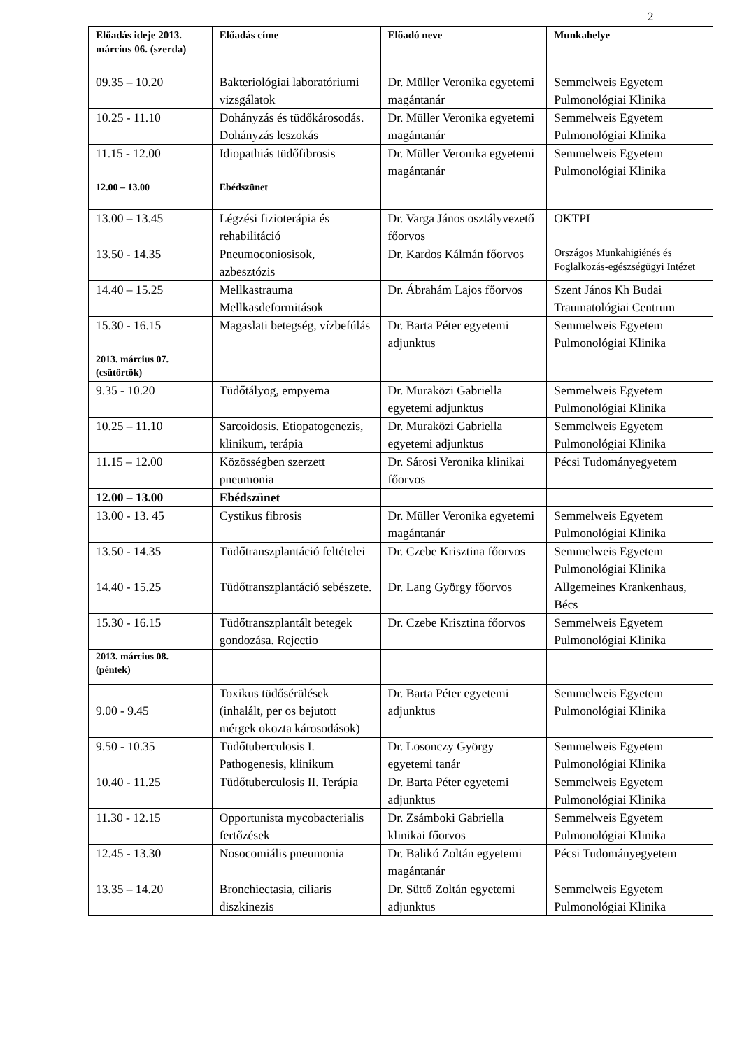2
| Előadás ideje 2013. március 06. (szerda) | Előadás címe | Előadó neve | Munkahelye |
| --- | --- | --- | --- |
| 09.35 – 10.20 | Bakteriológiai laboratóriumi vizsgálatok | Dr. Müller Veronika egyetemi magántanár | Semmelweis Egyetem Pulmonológiai Klinika |
| 10.25 - 11.10 | Dohányzás és tüdőkárosodás. Dohányzás leszokás | Dr. Müller Veronika egyetemi magántanár | Semmelweis Egyetem Pulmonológiai Klinika |
| 11.15 - 12.00 | Idiopathiás tüdőfibrosis | Dr. Müller Veronika egyetemi magántanár | Semmelweis Egyetem Pulmonológiai Klinika |
| 12.00 – 13.00 | Ebédszünet | | |
| 13.00 – 13.45 | Légzési fizioterápia és rehabilitáció | Dr. Varga János osztályvezető főorvos | OKTPI |
| 13.50 - 14.35 | Pneumoconiosisok, azbesztózis | Dr. Kardos Kálmán főorvos | Országos Munkahigiénés és Foglalkozás-egészségügyi Intézet |
| 14.40 – 15.25 | Mellkastrauma Mellkasdeformitások | Dr. Ábrahám Lajos főorvos | Szent János Kh Budai Traumatológiai Centrum |
| 15.30 - 16.15 | Magaslati betegség, vízbefúlás | Dr. Barta Péter egyetemi adjunktus | Semmelweis Egyetem Pulmonológiai Klinika |
| 2013. március 07. (csütörtök) | | | |
| 9.35 - 10.20 | Tüdőtályog, empyema | Dr. Muraközi Gabriella egyetemi adjunktus | Semmelweis Egyetem Pulmonológiai Klinika |
| 10.25 – 11.10 | Sarcoidosis. Etiopatogenezis, klinikum, terápia | Dr. Muraközi Gabriella egyetemi adjunktus | Semmelweis Egyetem Pulmonológiai Klinika |
| 11.15 – 12.00 | Közösségben szerzett pneumonia | Dr. Sárosi Veronika klinikai főorvos | Pécsi Tudományegyetem |
| 12.00 – 13.00 | Ebédszünet | | |
| 13.00 - 13. 45 | Cystikus fibrosis | Dr. Müller Veronika egyetemi magántanár | Semmelweis Egyetem Pulmonológiai Klinika |
| 13.50 - 14.35 | Tüdőtranszplantáció feltételei | Dr. Czebe Krisztina főorvos | Semmelweis Egyetem Pulmonológiai Klinika |
| 14.40 - 15.25 | Tüdőtranszplantáció sebészete. | Dr. Lang György főorvos | Allgemeines Krankenhaus, Bécs |
| 15.30 - 16.15 | Tüdőtranszplantált betegek gondozása. Rejectio | Dr. Czebe Krisztina főorvos | Semmelweis Egyetem Pulmonológiai Klinika |
| 2013. március 08. (péntek) | | | |
| 9.00 - 9.45 | Toxikus tüdősérülések (inhalált, per os bejutott mérgek okozta károsodások) | Dr. Barta Péter egyetemi adjunktus | Semmelweis Egyetem Pulmonológiai Klinika |
| 9.50 - 10.35 | Tüdőtuberculosis I. Pathogenesis, klinikum | Dr. Losonczy György egyetemi tanár | Semmelweis Egyetem Pulmonológiai Klinika |
| 10.40 - 11.25 | Tüdőtuberculosis II. Terápia | Dr. Barta Péter egyetemi adjunktus | Semmelweis Egyetem Pulmonológiai Klinika |
| 11.30 - 12.15 | Opportunista mycobacterialis fertőzések | Dr. Zsámboki Gabriella klinikai főorvos | Semmelweis Egyetem Pulmonológiai Klinika |
| 12.45 - 13.30 | Nosocomiális pneumonia | Dr. Balikó Zoltán egyetemi magántanár | Pécsi Tudományegyetem |
| 13.35 – 14.20 | Bronchiectasia, ciliaris diszkinezis | Dr. Süttő Zoltán egyetemi adjunktus | Semmelweis Egyetem Pulmonológiai Klinika |